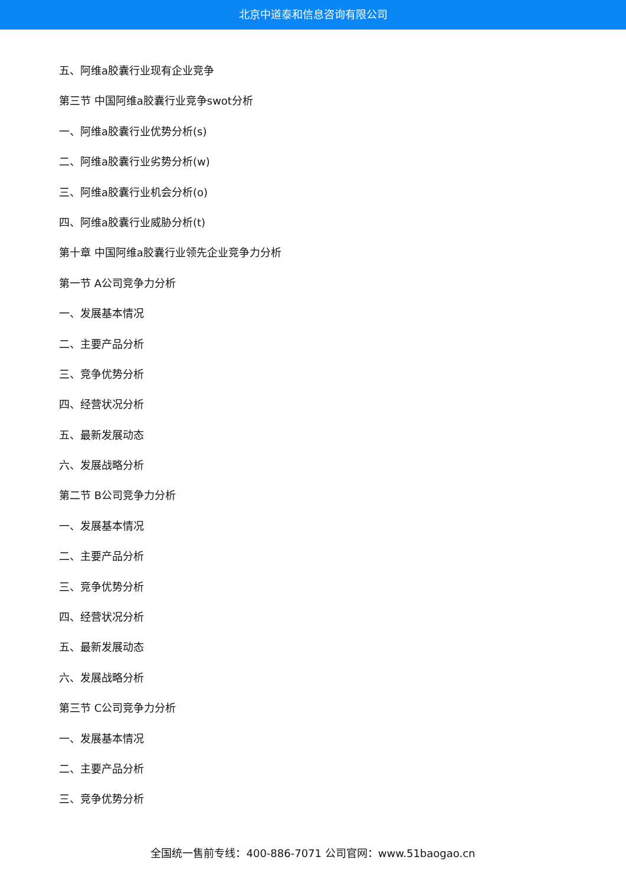北京中道泰和信息咨询有限公司
五、阿维a胶囊行业现有企业竞争
第三节 中国阿维a胶囊行业竞争swot分析
一、阿维a胶囊行业优势分析(s)
二、阿维a胶囊行业劣势分析(w)
三、阿维a胶囊行业机会分析(o)
四、阿维a胶囊行业威胁分析(t)
第十章 中国阿维a胶囊行业领先企业竞争力分析
第一节 A公司竞争力分析
一、发展基本情况
二、主要产品分析
三、竞争优势分析
四、经营状况分析
五、最新发展动态
六、发展战略分析
第二节 B公司竞争力分析
一、发展基本情况
二、主要产品分析
三、竞争优势分析
四、经营状况分析
五、最新发展动态
六、发展战略分析
第三节 C公司竞争力分析
一、发展基本情况
二、主要产品分析
三、竞争优势分析
全国统一售前专线：400-886-7071 公司官网：www.51baogao.cn